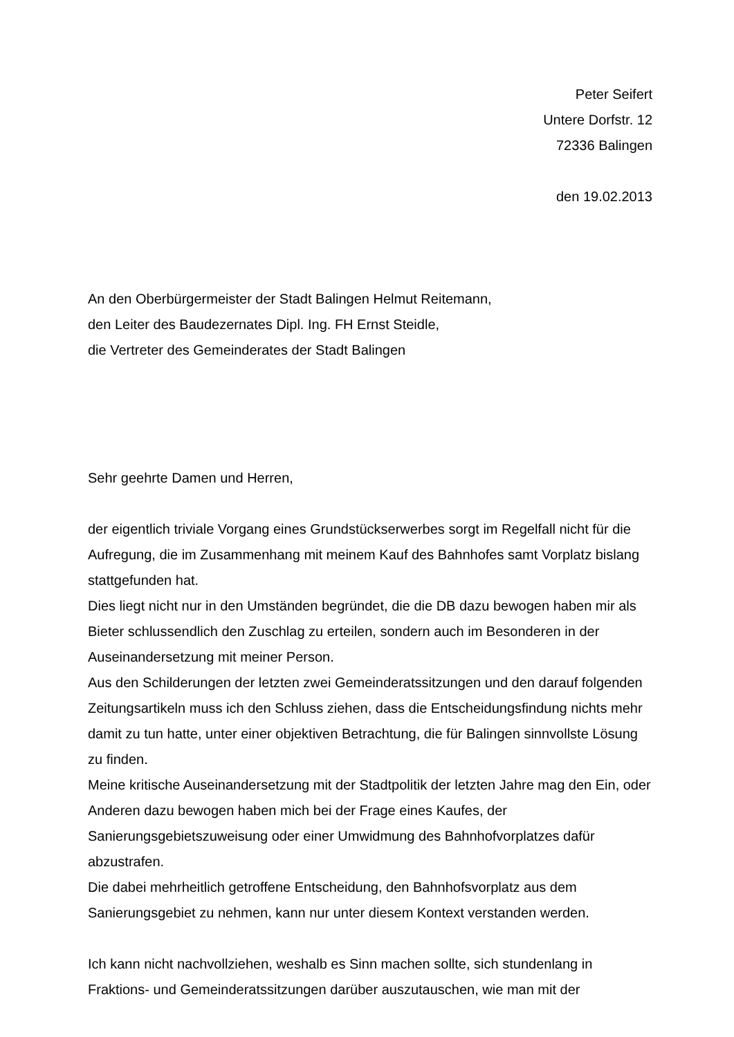Peter Seifert
Untere Dorfstr. 12
72336 Balingen
den 19.02.2013
An den Oberbürgermeister der Stadt Balingen Helmut Reitemann,
den Leiter des Baudezernates Dipl. Ing. FH Ernst Steidle,
die Vertreter des Gemeinderates der Stadt Balingen
Sehr geehrte Damen und Herren,
der eigentlich triviale Vorgang eines Grundstückserwerbes sorgt im Regelfall nicht für die Aufregung, die im Zusammenhang mit meinem Kauf des Bahnhofes samt Vorplatz bislang stattgefunden hat.
Dies liegt nicht nur in den Umständen begründet, die die DB dazu bewogen haben mir als Bieter schlussendlich den Zuschlag zu erteilen, sondern auch im Besonderen in der Auseinandersetzung mit meiner Person.
Aus den Schilderungen der letzten zwei Gemeinderatssitzungen und den darauf folgenden Zeitungsartikeln muss ich den Schluss ziehen, dass die Entscheidungsfindung nichts mehr damit zu tun hatte, unter einer objektiven Betrachtung, die für Balingen sinnvollste Lösung zu finden.
Meine kritische Auseinandersetzung mit der Stadtpolitik der letzten Jahre mag den Ein, oder Anderen dazu bewogen haben mich bei der Frage eines Kaufes, der Sanierungsgebietszuweisung oder einer Umwidmung des Bahnhofvorplatzes dafür abzustrafen.
Die dabei mehrheitlich getroffene Entscheidung, den Bahnhofsvorplatz aus dem Sanierungsgebiet zu nehmen, kann nur unter diesem Kontext verstanden werden.
Ich kann nicht nachvollziehen, weshalb es Sinn machen sollte, sich stundenlang in Fraktions- und Gemeinderatssitzungen darüber auszutauschen, wie man mit der